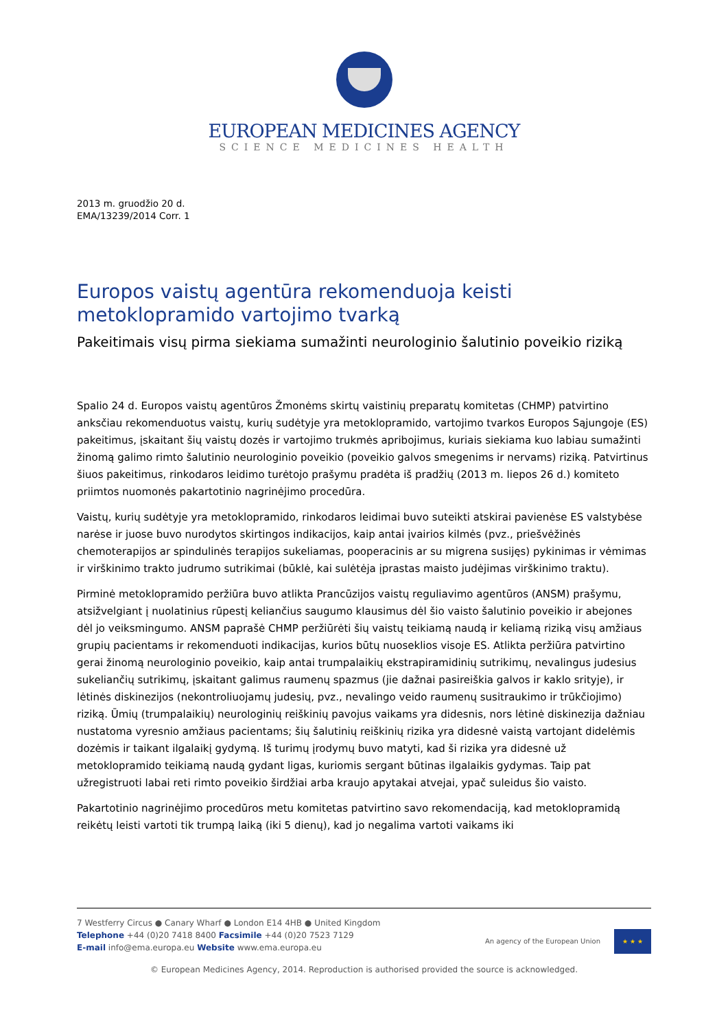EUROPEAN MEDICINES AGENCY
SCIENCE MEDICINES HEALTH
2013 m. gruodžio 20 d.
EMA/13239/2014 Corr. 1
Europos vaistų agentūra rekomenduoja keisti metoklopramido vartojimo tvarką
Pakeitimais visų pirma siekiama sumažinti neurologinio šalutinio poveikio riziką
Spalio 24 d. Europos vaistų agentūros Žmonėms skirtų vaistinių preparatų komitetas (CHMP) patvirtino anksčiau rekomenduotus vaistų, kurių sudėtyje yra metoklopramido, vartojimo tvarkos Europos Sąjungoje (ES) pakeitimus, įskaitant šių vaistų dozės ir vartojimo trukmės apribojimus, kuriais siekiama kuo labiau sumažinti žinomą galimo rimto šalutinio neurologinio poveikio (poveikio galvos smegenims ir nervams) riziką. Patvirtinus šiuos pakeitimus, rinkodaros leidimo turėtojo prašymu pradėta iš pradžių (2013 m. liepos 26 d.) komiteto priimtos nuomonės pakartotinio nagrinėjimo procedūra.
Vaistų, kurių sudėtyje yra metoklopramido, rinkodaros leidimai buvo suteikti atskirai pavienėse ES valstybėse narėse ir juose buvo nurodytos skirtingos indikacijos, kaip antai įvairios kilmės (pvz., priešvėžinės chemoterapijos ar spindulinės terapijos sukeliamas, pooperacinis ar su migrena susijęs) pykinimas ir vėmimas ir virškinimo trakto judrumo sutrikimai (būklė, kai sulėtėja įprastas maisto judėjimas virškinimo traktu).
Pirminė metoklopramido peržiūra buvo atlikta Prancūzijos vaistų reguliavimo agentūros (ANSM) prašymu, atsižvelgiant į nuolatinius rūpestį keliančius saugumo klausimus dėl šio vaisto šalutinio poveikio ir abejones dėl jo veiksmingumo. ANSM paprašė CHMP peržiūrėti šių vaistų teikiamą naudą ir keliamą riziką visų amžiaus grupių pacientams ir rekomenduoti indikacijas, kurios būtų nuoseklios visoje ES. Atlikta peržiūra patvirtino gerai žinomą neurologinio poveikio, kaip antai trumpalaikių ekstrapiramidinių sutrikimų, nevalingus judesius sukeliančių sutrikimų, įskaitant galimus raumenų spazmus (jie dažnai pasireiškia galvos ir kaklo srityje), ir lėtinės diskinezijos (nekontroliuojamų judesių, pvz., nevalingo veido raumenų susitraukimo ir trūkčiojimo) riziką. Ūmių (trumpalaikių) neurologinių reiškinių pavojus vaikams yra didesnis, nors lėtinė diskinezija dažniau nustatoma vyresnio amžiaus pacientams; šių šalutinių reiškinių rizika yra didesnė vaistą vartojant didelėmis dozėmis ir taikant ilgalaikį gydymą. Iš turimų įrodymų buvo matyti, kad ši rizika yra didesnė už metoklopramido teikiamą naudą gydant ligas, kuriomis sergant būtinas ilgalaikis gydymas. Taip pat užregistruoti labai reti rimto poveikio širdžiai arba kraujo apytakai atvejai, ypač suleidus šio vaisto.
Pakartotinio nagrinėjimo procedūros metu komitetas patvirtino savo rekomendaciją, kad metoklopramidą reikėtų leisti vartoti tik trumpą laiką (iki 5 dienų), kad jo negalima vartoti vaikams iki
7 Westferry Circus ● Canary Wharf ● London E14 4HB ● United Kingdom
Telephone +44 (0)20 7418 8400 Facsimile +44 (0)20 7523 7129
E-mail info@ema.europa.eu Website www.ema.europa.eu
An agency of the European Union
★ ★ ★
© European Medicines Agency, 2014. Reproduction is authorised provided the source is acknowledged.